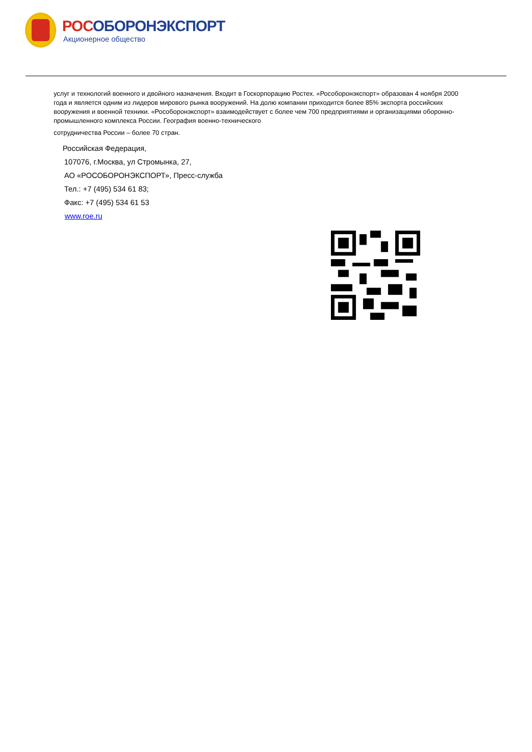РОСОБОРОНЭКСПОРТ
Акционерное общество
услуг и технологий военного и двойного назначения. Входит в Госкорпорацию Ростех. «Рособоронэкспорт» образован 4 ноября 2000 года и является одним из лидеров мирового рынка вооружений. На долю компании приходится более 85% экспорта российских вооружения и военной техники. «Рособоронэкспорт» взаимодействует с более чем 700 предприятиями и организациями оборонно-промышленного комплекса России. География военно-технического
сотрудничества России – более 70 стран.
Российская Федерация,
107076, г.Москва, ул Стромынка, 27,
АО «РОСОБОРОНЭКСПОРТ», Пресс-служба
Тел.: +7 (495) 534 61 83;
Факс: +7 (495) 534 61 53
www.roe.ru